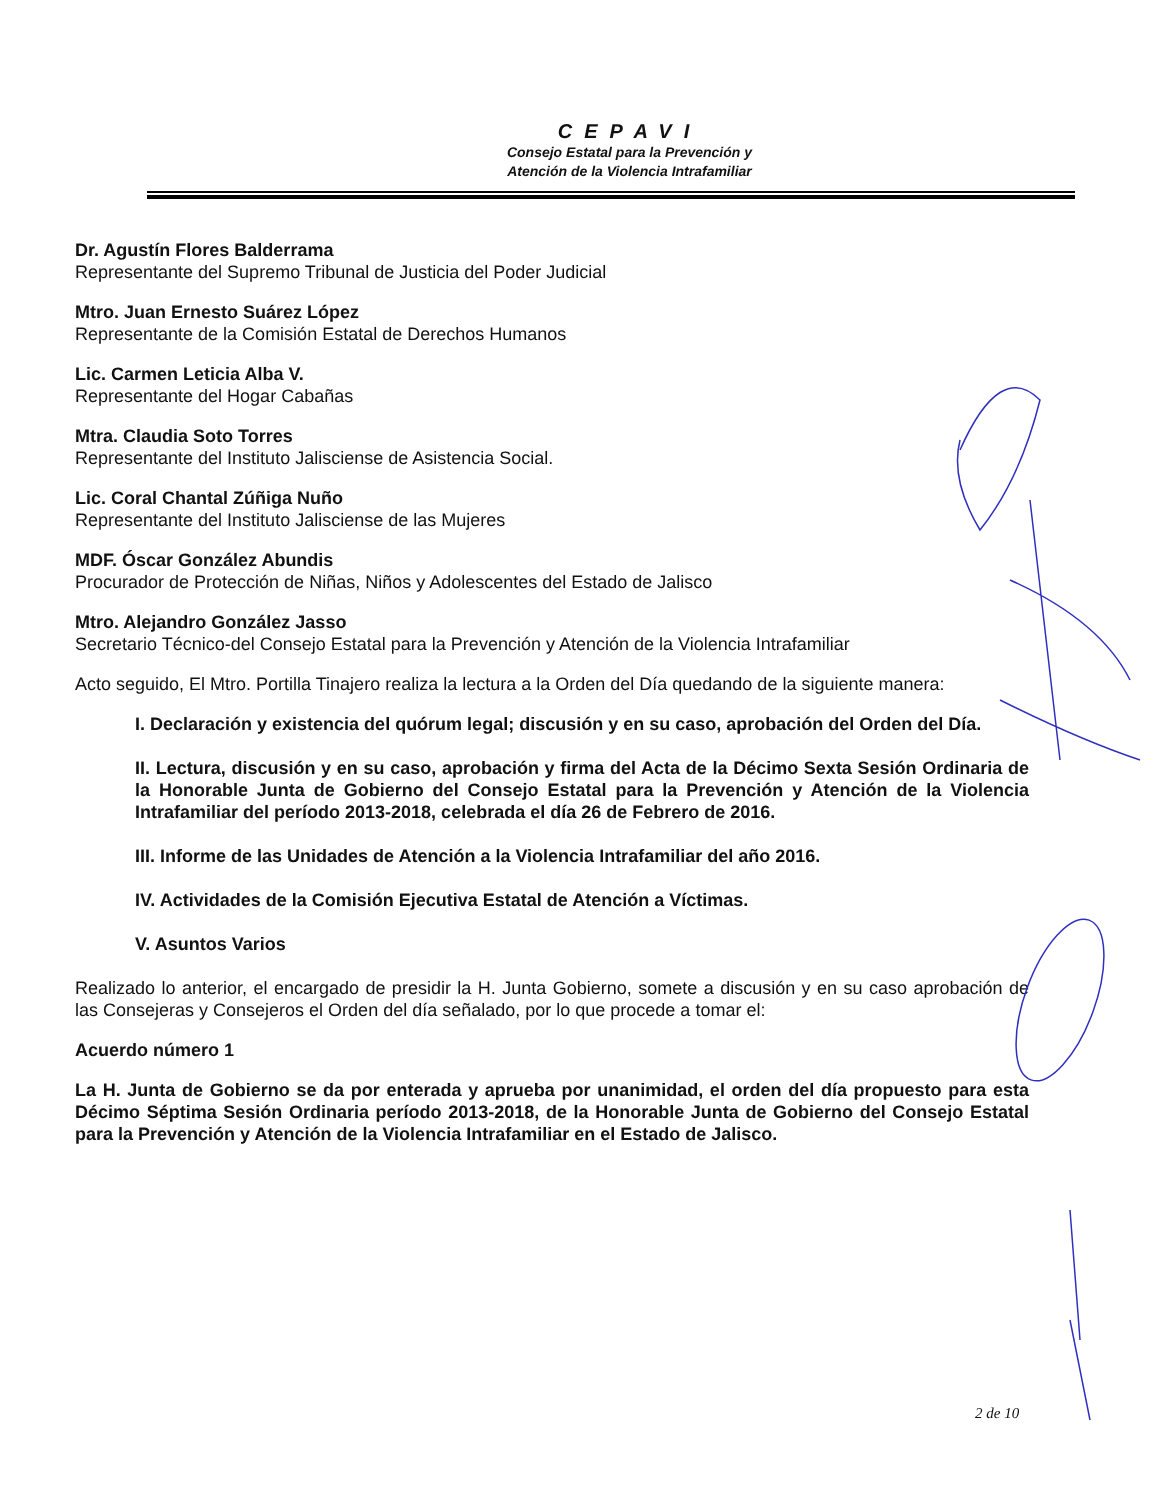CEPAVI
Consejo Estatal para la Prevención y
Atención de la Violencia Intrafamiliar
Dr. Agustín Flores Balderrama
Representante del Supremo Tribunal de Justicia del Poder Judicial
Mtro. Juan Ernesto Suárez López
Representante de la Comisión Estatal de Derechos Humanos
Lic. Carmen Leticia Alba V.
Representante del Hogar Cabañas
Mtra. Claudia Soto Torres
Representante del Instituto Jalisciense de Asistencia Social.
Lic. Coral Chantal Zúñiga Nuño
Representante del Instituto Jalisciense de las Mujeres
MDF. Óscar González Abundis
Procurador de Protección de Niñas, Niños y Adolescentes del Estado de Jalisco
Mtro. Alejandro González Jasso
Secretario Técnico-del Consejo Estatal para la Prevención y Atención de la Violencia Intrafamiliar
Acto seguido, El Mtro. Portilla Tinajero realiza la lectura a la Orden del Día quedando de la siguiente manera:
I. Declaración y existencia del quórum legal; discusión y en su caso, aprobación del Orden del Día.
II. Lectura, discusión y en su caso, aprobación y firma del Acta de la Décimo Sexta Sesión Ordinaria de la Honorable Junta de Gobierno del Consejo Estatal para la Prevención y Atención de la Violencia Intrafamiliar del período 2013-2018, celebrada el día 26 de Febrero de 2016.
III. Informe de las Unidades de Atención a la Violencia Intrafamiliar del año 2016.
IV. Actividades de la Comisión Ejecutiva Estatal de Atención a Víctimas.
V. Asuntos Varios
Realizado lo anterior, el encargado de presidir la H. Junta Gobierno, somete a discusión y en su caso aprobación de las Consejeras y Consejeros el Orden del día señalado, por lo que procede a tomar el:
Acuerdo número 1
La H. Junta de Gobierno se da por enterada y aprueba por unanimidad, el orden del día propuesto para esta Décimo Séptima Sesión Ordinaria período 2013-2018, de la Honorable Junta de Gobierno del Consejo Estatal para la Prevención y Atención de la Violencia Intrafamiliar en el Estado de Jalisco.
2 de 10